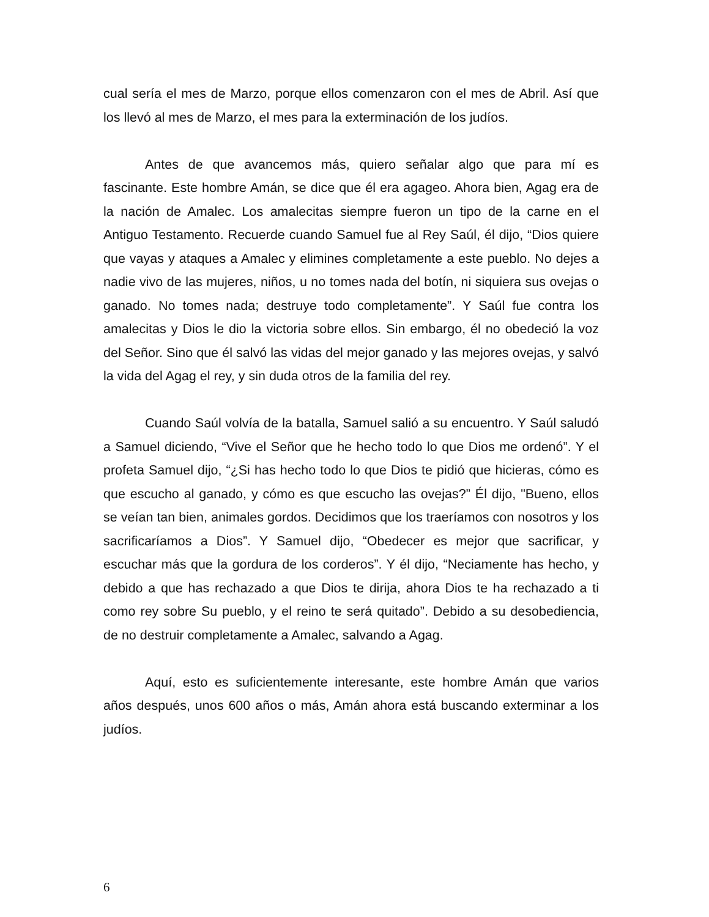cual sería el mes de Marzo, porque ellos comenzaron con el mes de Abril. Así que los llevó al mes de Marzo, el mes para la exterminación de los judíos.
Antes de que avancemos más, quiero señalar algo que para mí es fascinante. Este hombre Amán, se dice que él era agageo. Ahora bien, Agag era de la nación de Amalec. Los amalecitas siempre fueron un tipo de la carne en el Antiguo Testamento. Recuerde cuando Samuel fue al Rey Saúl, él dijo, “Dios quiere que vayas y ataques a Amalec y elimines completamente a este pueblo. No dejes a nadie vivo de las mujeres, niños, u no tomes nada del botín, ni siquiera sus ovejas o ganado. No tomes nada; destruye todo completamente”. Y Saúl fue contra los amalecitas y Dios le dio la victoria sobre ellos. Sin embargo, él no obedeció la voz del Señor. Sino que él salvó las vidas del mejor ganado y las mejores ovejas, y salvó la vida del Agag el rey, y sin duda otros de la familia del rey.
Cuando Saúl volvía de la batalla, Samuel salió a su encuentro. Y Saúl saludó a Samuel diciendo, “Vive el Señor que he hecho todo lo que Dios me ordenó”. Y el profeta Samuel dijo, “¿Si has hecho todo lo que Dios te pidió que hicieras, cómo es que escucho al ganado, y cómo es que escucho las ovejas?” Él dijo, "Bueno, ellos se veían tan bien, animales gordos. Decidimos que los traeríamos con nosotros y los sacrificaríamos a Dios”. Y Samuel dijo, “Obedecer es mejor que sacrificar, y escuchar más que la gordura de los corderos”. Y él dijo, “Neciamente has hecho, y debido a que has rechazado a que Dios te dirija, ahora Dios te ha rechazado a ti como rey sobre Su pueblo, y el reino te será quitado”. Debido a su desobediencia, de no destruir completamente a Amalec, salvando a Agag.
Aquí, esto es suficientemente interesante, este hombre Amán que varios años después, unos 600 años o más, Amán ahora está buscando exterminar a los judíos.
6